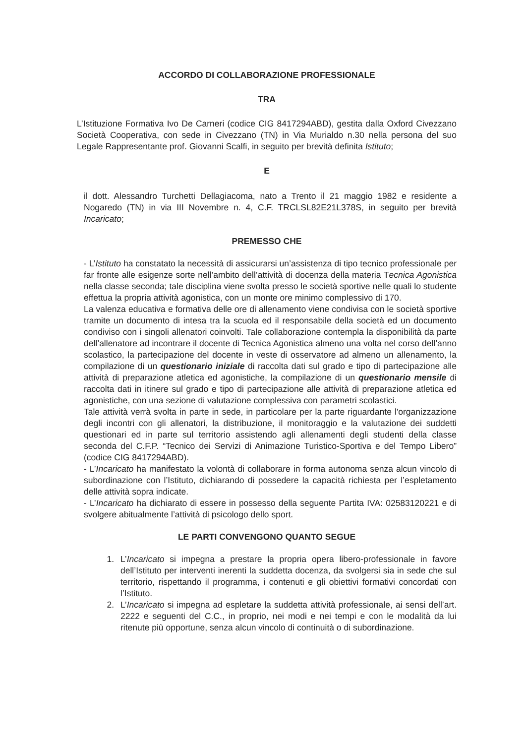ACCORDO DI COLLABORAZIONE PROFESSIONALE
TRA
L’Istituzione Formativa Ivo De Carneri (codice CIG 8417294ABD), gestita dalla Oxford Civezzano Società Cooperativa, con sede in Civezzano (TN) in Via Murialdo n.30 nella persona del suo Legale Rappresentante prof. Giovanni Scalfi, in seguito per brevità definita Istituto;
E
il dott. Alessandro Turchetti Dellagiacoma, nato a Trento il 21 maggio 1982 e residente a Nogaredo (TN) in via III Novembre n. 4, C.F. TRCLSL82E21L378S, in seguito per brevità Incaricato;
PREMESSO CHE
- L’Istituto ha constatato la necessità di assicurarsi un’assistenza di tipo tecnico professionale per far fronte alle esigenze sorte nell’ambito dell’attività di docenza della materia Tecnica Agonistica nella classe seconda; tale disciplina viene svolta presso le società sportive nelle quali lo studente effettua la propria attività agonistica, con un monte ore minimo complessivo di 170.
La valenza educativa e formativa delle ore di allenamento viene condivisa con le società sportive tramite un documento di intesa tra la scuola ed il responsabile della società ed un documento condiviso con i singoli allenatori coinvolti. Tale collaborazione contempla la disponibilità da parte dell’allenatore ad incontrare il docente di Tecnica Agonistica almeno una volta nel corso dell’anno scolastico, la partecipazione del docente in veste di osservatore ad almeno un allenamento, la compilazione di un questionario iniziale di raccolta dati sul grado e tipo di partecipazione alle attività di preparazione atletica ed agonistiche, la compilazione di un questionario mensile di raccolta dati in itinere sul grado e tipo di partecipazione alle attività di preparazione atletica ed agonistiche, con una sezione di valutazione complessiva con parametri scolastici.
Tale attività verrà svolta in parte in sede, in particolare per la parte riguardante l'organizzazione degli incontri con gli allenatori, la distribuzione, il monitoraggio e la valutazione dei suddetti questionari ed in parte sul territorio assistendo agli allenamenti degli studenti della classe seconda del C.F.P. “Tecnico dei Servizi di Animazione Turistico-Sportiva e del Tempo Libero” (codice CIG 8417294ABD).
- L’Incaricato ha manifestato la volontà di collaborare in forma autonoma senza alcun vincolo di subordinazione con l’Istituto, dichiarando di possedere la capacità richiesta per l’espletamento delle attività sopra indicate.
- L’Incaricato ha dichiarato di essere in possesso della seguente Partita IVA: 02583120221 e di svolgere abitualmente l’attività di psicologo dello sport.
LE PARTI CONVENGONO QUANTO SEGUE
1. L’Incaricato si impegna a prestare la propria opera libero-professionale in favore dell’Istituto per interventi inerenti la suddetta docenza, da svolgersi sia in sede che sul territorio, rispettando il programma, i contenuti e gli obiettivi formativi concordati con l’Istituto.
2. L’Incaricato si impegna ad espletare la suddetta attività professionale, ai sensi dell’art. 2222 e seguenti del C.C., in proprio, nei modi e nei tempi e con le modalità da lui ritenute più opportune, senza alcun vincolo di continuità o di subordinazione.